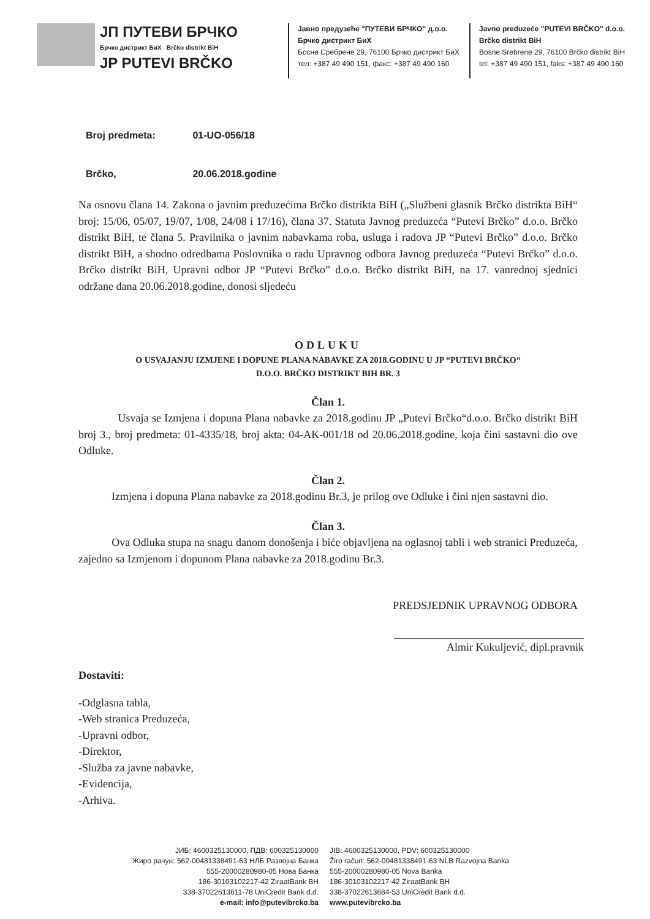ЈП ПУТЕВИ БРЧКО
Брчко дистрикт БиХ Brčko distrikt BiH
JP PUTEVI BRČKO
Јавно предузеће "ПУТЕВИ БРЧКО" д.о.о.
Брчко дистрикт БиХ
Босне Сребрене 29, 76100 Брчко дистрикт БиХ
тел: +387 49 490 151, факс: +387 49 490 160
Javno preduzeće "PUTEVI BRČKO" d.o.o.
Brčko distrikt BiH
Bosne Srebrene 29, 76100 Brčko distrikt BiH
tel: +387 49 490 151, faks: +387 49 490 160
Broj predmeta: 01-UO-056/18
Brčko, 20.06.2018.godine
Na osnovu člana 14. Zakona o javnim preduzećima Brčko distrikta BiH („Službeni glasnik Brčko distrikta BiH“ broj: 15/06, 05/07, 19/07, 1/08, 24/08 i 17/16), člana 37. Statuta Javnog preduzeća “Putevi Brčko” d.o.o. Brčko distrikt BiH, te člana 5. Pravilnika o javnim nabavkama roba, usluga i radova JP “Putevi Brčko” d.o.o. Brčko distrikt BiH, a shodno odredbama Poslovnika o radu Upravnog odbora Javnog preduzeća “Putevi Brčko” d.o.o. Brčko distrikt BiH, Upravni odbor JP “Putevi Brčko” d.o.o. Brčko distrikt BiH, na 17. vanrednoj sjednici održane dana 20.06.2018.godine, donosi sljedeću
ODLUKU
O USVAJANJU IZMJENE I DOPUNE PLANA NABAVKE ZA 2018.GODINU U JP “PUTEVI BRČKO“
D.O.O. BRČKO DISTRIKT BIH BR. 3
Član 1.
Usvaja se Izmjena i dopuna Plana nabavke za 2018.godinu JP „Putevi Brčko“d.o.o. Brčko distrikt BiH broj 3., broj predmeta: 01-4335/18, broj akta: 04-AK-001/18 od 20.06.2018.godine, koja čini sastavni dio ove Odluke.
Član 2.
Izmjena i dopuna Plana nabavke za 2018.godinu Br.3, je prilog ove Odluke i čini njen sastavni dio.
Član 3.
Ova Odluka stupa na snagu danom donošenja i biće objavljena na oglasnoj tabli i web stranici Preduzeća, zajedno sa Izmjenom i dopunom Plana nabavke za 2018.godinu Br.3.
PREDSJEDNIK UPRAVNOG ODBORA
Almir Kukuljević, dipl.pravnik
Dostaviti:
-Odglasna tabla,
-Web stranica Preduzeća,
-Upravni odbor,
-Direktor,
-Služba za javne nabavke,
-Evidencija,
-Arhiva.
ЈИБ: 4600325130000, ПДВ: 600325130000
Жиро рачун: 562-00481338491-63 НЛБ Развојна Банка
555-20000280980-05 Нова Банка
186-30103102217-42 ZiraatBank BH
338-37022613611-78 UniCredit Bank d.d.
e-mail: info@putevibrcko.ba
JIB: 4600325130000, PDV: 600325130000
Žiro račun: 562-00481338491-63 NLB Razvojna Banka
555-20000280980-05 Nova Banka
186-30103102217-42 ZiraatBank BH
338-37022613684-53 UniCredit Bank d.d.
www.putevibrcko.ba